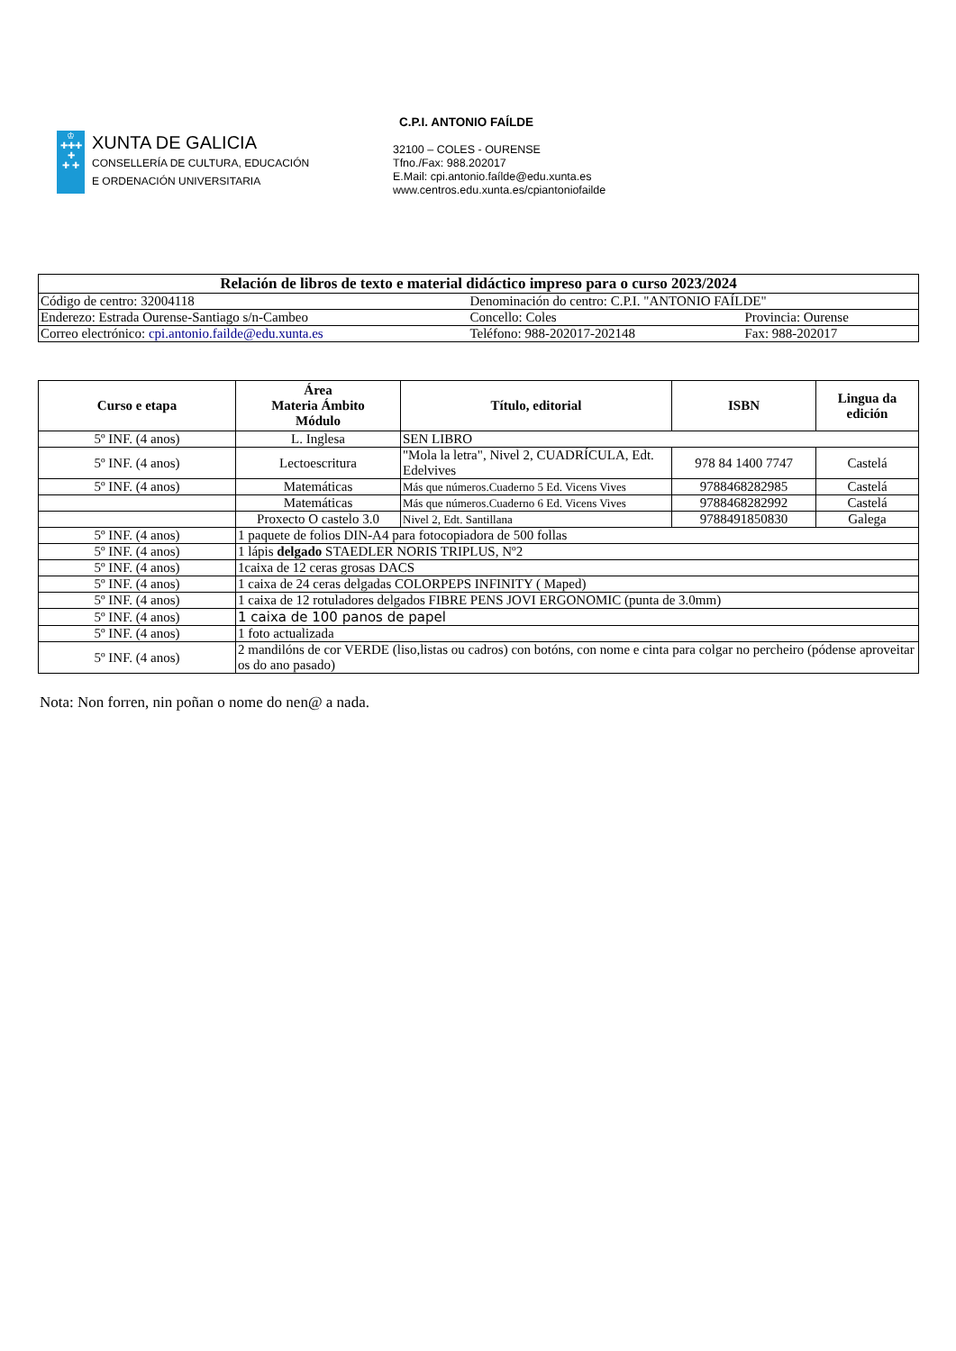♔
✚✚✚
✚
✚ ✚
XUNTA DE GALICIA
CONSELLERÍA DE CULTURA, EDUCACIÓN
E ORDENACIÓN UNIVERSITARIA
C.P.I. ANTONIO FAÍLDE
32100 – COLES - OURENSE
Tfno./Fax: 988.202017
E.Mail: cpi.antonio.faílde@edu.xunta.es
www.centros.edu.xunta.es/cpiantoniofailde
| Relación de libros de texto e material didáctico impreso para o curso 2023/2024 | | |
| Código de centro: 32004118 | Denominación do centro: C.P.I. "ANTONIO FAÍLDE" | |
| Enderezo: Estrada Ourense-Santiago s/n-Cambeo | Concello: Coles | Provincia: Ourense |
| Correo electrónico: cpi.antonio.failde@edu.xunta.es | Teléfono: 988-202017-202148 | Fax: 988-202017 |
| Curso e etapa | Área Materia Ámbito Módulo | Título, editorial | ISBN | Lingua da edición |
| --- | --- | --- | --- | --- |
| 5º INF. (4 anos) | L. Inglesa | SEN LIBRO | | |
| 5º INF. (4 anos) | Lectoescritura | "Mola la letra", Nivel 2, CUADRÍCULA, Edt. Edelvives | 978 84 1400 7747 | Castelá |
| 5º INF. (4 anos) | Matemáticas | Más que números.Cuaderno 5 Ed. Vicens Vives | 9788468282985 | Castelá |
| | Matemáticas | Más que números.Cuaderno 6 Ed. Vicens Vives | 9788468282992 | Castelá |
| | Proxecto O castelo 3.0 | Nivel 2, Edt. Santillana | 9788491850830 | Galega |
| 5º INF. (4 anos) | 1 paquete de folios DIN-A4 para fotocopiadora de 500 follas | | | |
| 5º INF. (4 anos) | 1 lápis delgado STAEDLER NORIS TRIPLUS, Nº2 | | | |
| 5º INF. (4 anos) | 1caixa de 12 ceras grosas DACS | | | |
| 5º INF. (4 anos) | 1 caixa de 24 ceras delgadas COLORPEPS INFINITY ( Maped) | | | |
| 5º INF. (4 anos) | 1 caixa de 12 rotuladores delgados FIBRE PENS JOVI ERGONOMIC (punta de 3.0mm) | | | |
| 5º INF. (4 anos) | 1 caixa de 100 panos de papel | | | |
| 5º INF. (4 anos) | 1 foto actualizada | | | |
| 5º INF. (4 anos) | 2 mandilóns de cor VERDE (liso,listas ou cadros) con botóns, con nome e cinta para colgar no percheiro (pódense aproveitar os do ano pasado) | | | |
Nota: Non forren, nin poñan o nome do nen@ a nada.